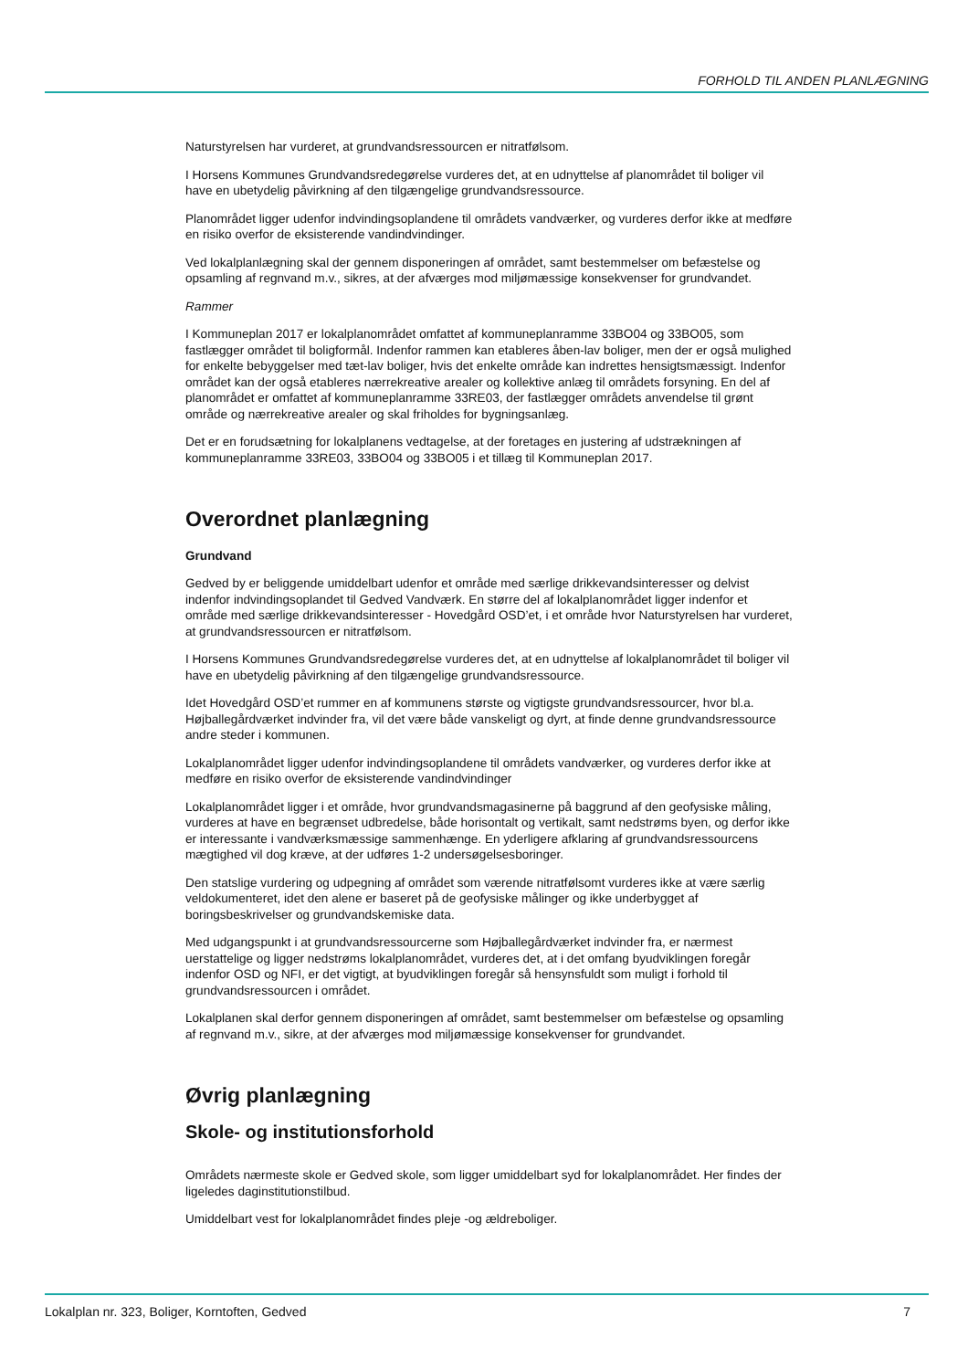FORHOLD TIL ANDEN PLANLÆGNING
Naturstyrelsen har vurderet, at grundvandsressourcen er nitratfølsom.
I Horsens Kommunes Grundvandsredegørelse vurderes det, at en udnyttelse af planområdet til boliger vil have en ubetydelig påvirkning af den tilgængelige grundvandsressource.
Planområdet ligger udenfor indvindingsoplandene til områdets vandværker, og vurderes derfor ikke at medføre en risiko overfor de eksisterende vandindvindinger.
Ved lokalplanlægning skal der gennem disponeringen af området, samt bestemmelser om befæstelse og opsamling af regnvand m.v., sikres, at der afværges mod miljømæssige konsekvenser for grundvandet.
Rammer
I Kommuneplan 2017 er lokalplanområdet omfattet af kommuneplanramme 33BO04 og 33BO05, som fastlægger området til boligformål. Indenfor rammen kan etableres åben-lav boliger, men der er også mulighed for enkelte bebyggelser med tæt-lav boliger, hvis det enkelte område kan indrettes hensigtsmæssigt. Indenfor området kan der også etableres nærrekreative arealer og kollektive anlæg til områdets forsyning. En del af planområdet er omfattet af kommuneplanramme 33RE03, der fastlægger områdets anvendelse til grønt område og nærrekreative arealer og skal friholdes for bygningsanlæg.
Det er en forudsætning for lokalplanens vedtagelse, at der foretages en justering af udstrækningen af kommuneplanramme 33RE03, 33BO04 og 33BO05 i et tillæg til Kommuneplan 2017.
Overordnet planlægning
Grundvand
Gedved by er beliggende umiddelbart udenfor et område med særlige drikkevandsinteresser og delvist indenfor indvindingsoplandet til Gedved Vandværk. En større del af lokalplanområdet ligger indenfor et område med særlige drikkevandsinteresser - Hovedgård OSD’et, i et område hvor Naturstyrelsen har vurderet, at grundvandsressourcen er nitratfølsom.
I Horsens Kommunes Grundvandsredegørelse vurderes det, at en udnyttelse af lokalplanområdet til boliger vil have en ubetydelig påvirkning af den tilgængelige grundvandsressource.
Idet Hovedgård OSD’et rummer en af kommunens største og vigtigste grundvandsressourcer, hvor bl.a. Højballegårdværket indvinder fra, vil det være både vanskeligt og dyrt, at finde denne grundvandsressource andre steder i kommunen.
Lokalplanområdet ligger udenfor indvindingsoplandene til områdets vandværker, og vurderes derfor ikke at medføre en risiko overfor de eksisterende vandindvindinger
Lokalplanområdet ligger i et område, hvor grundvandsmagasinerne på baggrund af den geofysiske måling, vurderes at have en begrænset udbredelse, både horisontalt og vertikalt, samt nedstrøms byen, og derfor ikke er interessante i vandværksmæssige sammenhænge. En yderligere afklaring af grundvandsressourcens mægtighed vil dog kræve, at der udføres 1-2 undersøgelsesboringer.
Den statslige vurdering og udpegning af området som værende nitratfølsomt vurderes ikke at være særlig veldokumenteret, idet den alene er baseret på de geofysiske målinger og ikke underbygget af boringsbeskrivelser og grundvandskemiske data.
Med udgangspunkt i at grundvandsressourcerne som Højballegårdværket indvinder fra, er nærmest uerstattelige og ligger nedstrøms lokalplanområdet, vurderes det, at i det omfang byudviklingen foregår indenfor OSD og NFI, er det vigtigt, at byudviklingen foregår så hensynsfuldt som muligt i forhold til grundvandsressourcen i området.
Lokalplanen skal derfor gennem disponeringen af området, samt bestemmelser om befæstelse og opsamling af regnvand m.v., sikre, at der afværges mod miljømæssige konsekvenser for grundvandet.
Øvrig planlægning
Skole- og institutionsforhold
Områdets nærmeste skole er Gedved skole, som ligger umiddelbart syd for lokalplanområdet. Her findes der ligeledes daginstitutionstilbud.
Umiddelbart vest for lokalplanområdet findes pleje -og ældreboliger.
Lokalplan nr. 323, Boliger, Korntoften, Gedved 7